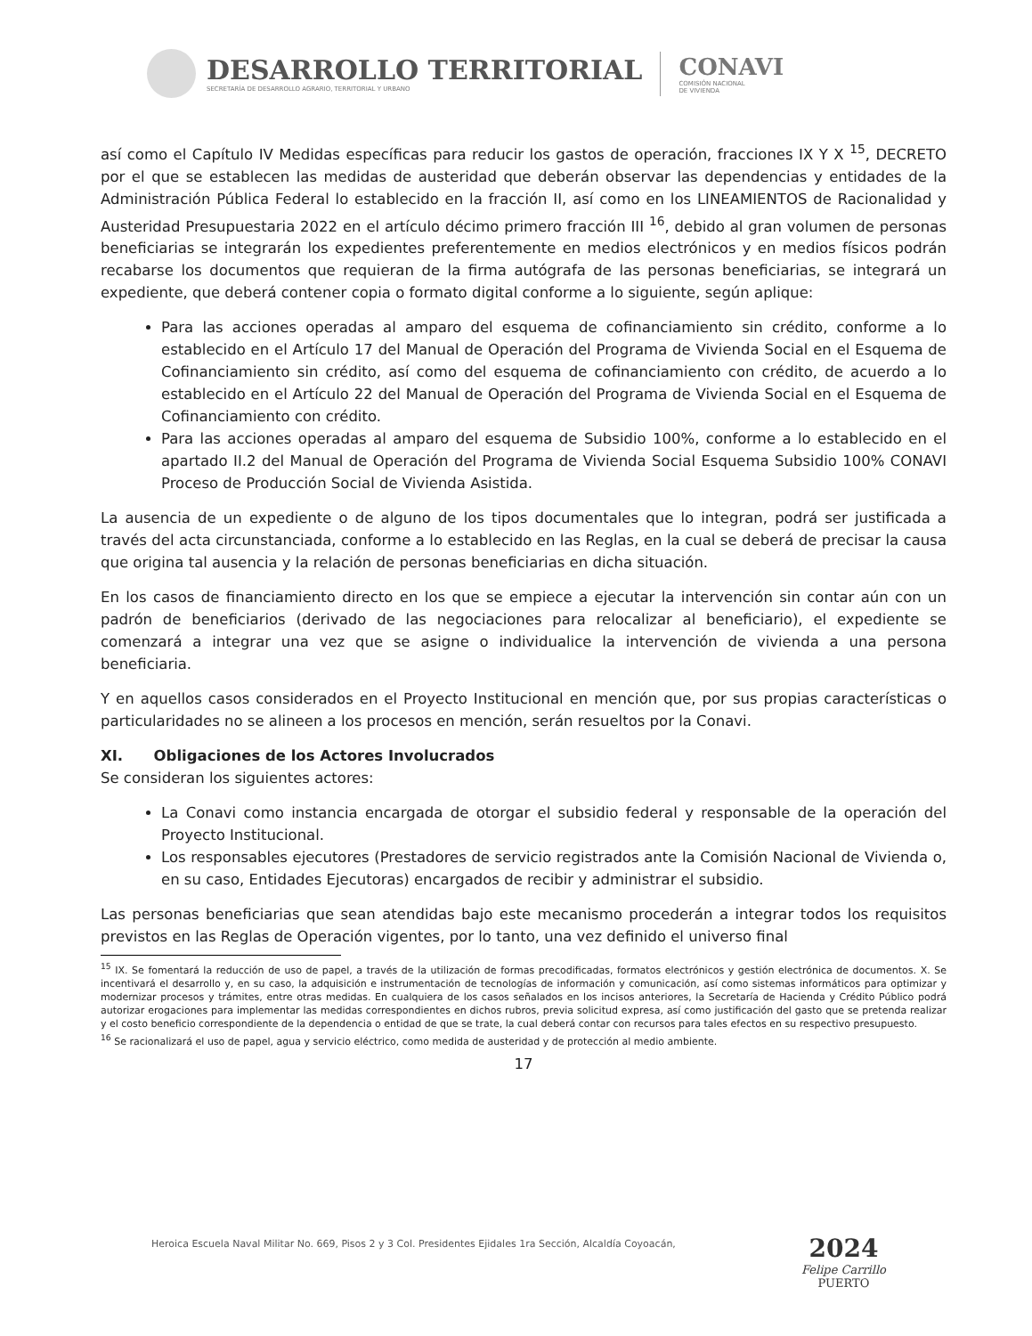DESARROLLO TERRITORIAL
SECRETARÍA DE DESARROLLO AGRARIO, TERRITORIAL Y URBANO
CONAVI
COMISIÓN NACIONAL
DE VIVIENDA
así como el Capítulo IV Medidas específicas para reducir los gastos de operación, fracciones IX Y X <sup>15</sup>, DECRETO por el que se establecen las medidas de austeridad que deberán observar las dependencias y entidades de la Administración Pública Federal lo establecido en la fracción II, así como en los LINEAMIENTOS de Racionalidad y Austeridad Presupuestaria 2022 en el artículo décimo primero fracción III <sup>16</sup>, debido al gran volumen de personas beneficiarias se integrarán los expedientes preferentemente en medios electrónicos y en medios físicos podrán recabarse los documentos que requieran de la firma autógrafa de las personas beneficiarias, se integrará un expediente, que deberá contener copia o formato digital conforme a lo siguiente, según aplique:
Para las acciones operadas al amparo del esquema de cofinanciamiento sin crédito, conforme a lo establecido en el Artículo 17 del Manual de Operación del Programa de Vivienda Social en el Esquema de Cofinanciamiento sin crédito, así como del esquema de cofinanciamiento con crédito, de acuerdo a lo establecido en el Artículo 22 del Manual de Operación del Programa de Vivienda Social en el Esquema de Cofinanciamiento con crédito.
Para las acciones operadas al amparo del esquema de Subsidio 100%, conforme a lo establecido en el apartado II.2 del Manual de Operación del Programa de Vivienda Social Esquema Subsidio 100% CONAVI Proceso de Producción Social de Vivienda Asistida.
La ausencia de un expediente o de alguno de los tipos documentales que lo integran, podrá ser justificada a través del acta circunstanciada, conforme a lo establecido en las Reglas, en la cual se deberá de precisar la causa que origina tal ausencia y la relación de personas beneficiarias en dicha situación.
En los casos de financiamiento directo en los que se empiece a ejecutar la intervención sin contar aún con un padrón de beneficiarios (derivado de las negociaciones para relocalizar al beneficiario), el expediente se comenzará a integrar una vez que se asigne o individualice la intervención de vivienda a una persona beneficiaria.
Y en aquellos casos considerados en el Proyecto Institucional en mención que, por sus propias características o particularidades no se alineen a los procesos en mención, serán resueltos por la Conavi.
XI. Obligaciones de los Actores Involucrados
Se consideran los siguientes actores:
La Conavi como instancia encargada de otorgar el subsidio federal y responsable de la operación del Proyecto Institucional.
Los responsables ejecutores (Prestadores de servicio registrados ante la Comisión Nacional de Vivienda o, en su caso, Entidades Ejecutoras) encargados de recibir y administrar el subsidio.
Las personas beneficiarias que sean atendidas bajo este mecanismo procederán a integrar todos los requisitos previstos en las Reglas de Operación vigentes, por lo tanto, una vez definido el universo final
<sup>15</sup> IX. Se fomentará la reducción de uso de papel, a través de la utilización de formas precodificadas, formatos electrónicos y gestión electrónica de documentos. X. Se incentivará el desarrollo y, en su caso, la adquisición e instrumentación de tecnologías de información y comunicación, así como sistemas informáticos para optimizar y modernizar procesos y trámites, entre otras medidas. En cualquiera de los casos señalados en los incisos anteriores, la Secretaría de Hacienda y Crédito Público podrá autorizar erogaciones para implementar las medidas correspondientes en dichos rubros, previa solicitud expresa, así como justificación del gasto que se pretenda realizar y el costo beneficio correspondiente de la dependencia o entidad de que se trate, la cual deberá contar con recursos para tales efectos en su respectivo presupuesto.
<sup>16</sup> Se racionalizará el uso de papel, agua y servicio eléctrico, como medida de austeridad y de protección al medio ambiente.
17
Heroica Escuela Naval Militar No. 669, Pisos 2 y 3 Col. Presidentes Ejidales 1ra Sección, Alcaldía Coyoacán,
2024
Felipe Carrillo
PUERTO